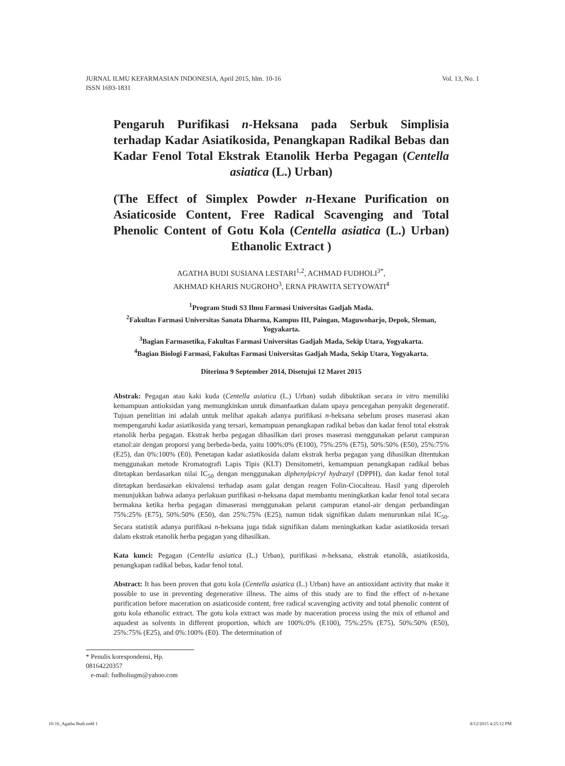Vol. 13, No. 1 JURNAL ILMU KEFARMASIAN INDONESIA, April 2015, hlm. 10-16
ISSN 1693-1831
Pengaruh Purifikasi n-Heksana pada Serbuk Simplisia terhadap Kadar Asiatikosida, Penangkapan Radikal Bebas dan Kadar Fenol Total Ekstrak Etanolik Herba Pegagan (Centella asiatica (L.) Urban)
(The Effect of Simplex Powder n-Hexane Purification on Asiaticoside Content, Free Radical Scavenging and Total Phenolic Content of Gotu Kola (Centella asiatica (L.) Urban) Ethanolic Extract )
AGATHA BUDI SUSIANA LESTARI<sup>1,2</sup>, ACHMAD FUDHOLI<sup>3*</sup>,
AKHMAD KHARIS NUGROHO<sup>3</sup>, ERNA PRAWITA SETYOWATI<sup>4</sup>
<sup>1</sup> Program Studi S3 Ilmu Farmasi Universitas Gadjah Mada.
<sup>2</sup> Fakultas Farmasi Universitas Sanata Dharma, Kampus III, Paingan, Maguwoharjo, Depok, Sleman, Yogyakarta.
<sup>3</sup> Bagian Farmasetika, Fakultas Farmasi Universitas Gadjah Mada, Sekip Utara, Yogyakarta.
<sup>4</sup> Bagian Biologi Farmasi, Fakultas Farmasi Universitas Gadjah Mada, Sekip Utara, Yogyakarta.
Diterima 9 September 2014, Disetujui 12 Maret 2015
Abstrak: Pegagan atau kaki kuda (Centella asiatica (L.) Urban) sudah dibuktikan secara in vitro memiliki kemampuan antioksidan yang memungkinkan untuk dimanfaatkan dalam upaya pencegahan penyakit degeneratif. Tujuan penelitian ini adalah untuk melihat apakah adanya purifikasi n-heksana sebelum proses maserasi akan mempengaruhi kadar asiatikosida yang tersari, kemampuan penangkapan radikal bebas dan kadar fenol total ekstrak etanolik herba pegagan. Ekstrak herba pegagan dihasilkan dari proses maserasi menggunakan pelarut campuran etanol:air dengan proporsi yang berbeda-beda, yaitu 100%:0% (E100), 75%:25% (E75), 50%:50% (E50), 25%:75% (E25), dan 0%:100% (E0). Penetapan kadar asiatikosida dalam ekstrak herba pegagan yang dihasilkan ditentukan menggunakan metode Kromatografi Lapis Tipis (KLT) Densitometri, kemampuan penangkapan radikal bebas ditetapkan berdasarkan nilai IC<sub>50</sub> dengan menggunakan diphenylpicryl hydrazyl (DPPH), dan kadar fenol total ditetapkan berdasarkan ekivalensi terhadap asam galat dengan reagen Folin-Ciocalteau. Hasil yang diperoleh menunjukkan bahwa adanya perlakuan purifikasi n-heksana dapat membantu meningkatkan kadar fenol total secara bermakna ketika herba pegagan dimaserasi menggunakan pelarut campuran etanol-air dengan perbandingan 75%:25% (E75), 50%:50% (E50), dan 25%:75% (E25), namun tidak signifikan dalam menurunkan nilai IC<sub>50</sub>. Secara statistik adanya purifikasi n-heksana juga tidak signifikan dalam meningkatkan kadar asiatikosida tersari dalam ekstrak etanolik herba pegagan yang dihasilkan.
Kata kunci: Pegagan (Centella asiatica (L.) Urban), purifikasi n-heksana, ekstrak etanolik, asiatikosida, penangkapan radikal bebas, kadar fenol total.
Abstract: It has been proven that gotu kola (Centella asiatica (L.) Urban) have an antioxidant activity that make it possible to use in preventing degenerative illness. The aims of this study are to find the effect of n-hexane purification before maceration on asiaticoside content, free radical scavenging activity and total phenolic content of gotu kola ethanolic extract. The gotu kola extract was made by maceration process using the mix of ethanol and aquadest as solvents in different proportion, which are 100%:0% (E100), 75%:25% (E75), 50%:50% (E50), 25%:75% (E25), and 0%:100% (E0). The determination of
* Penulis korespondensi, Hp. 08164220357
e-mail: fudholiugm@yahoo.com
10-16_Agatha Budi.indd 1 8/12/2015 4:25:12 PM